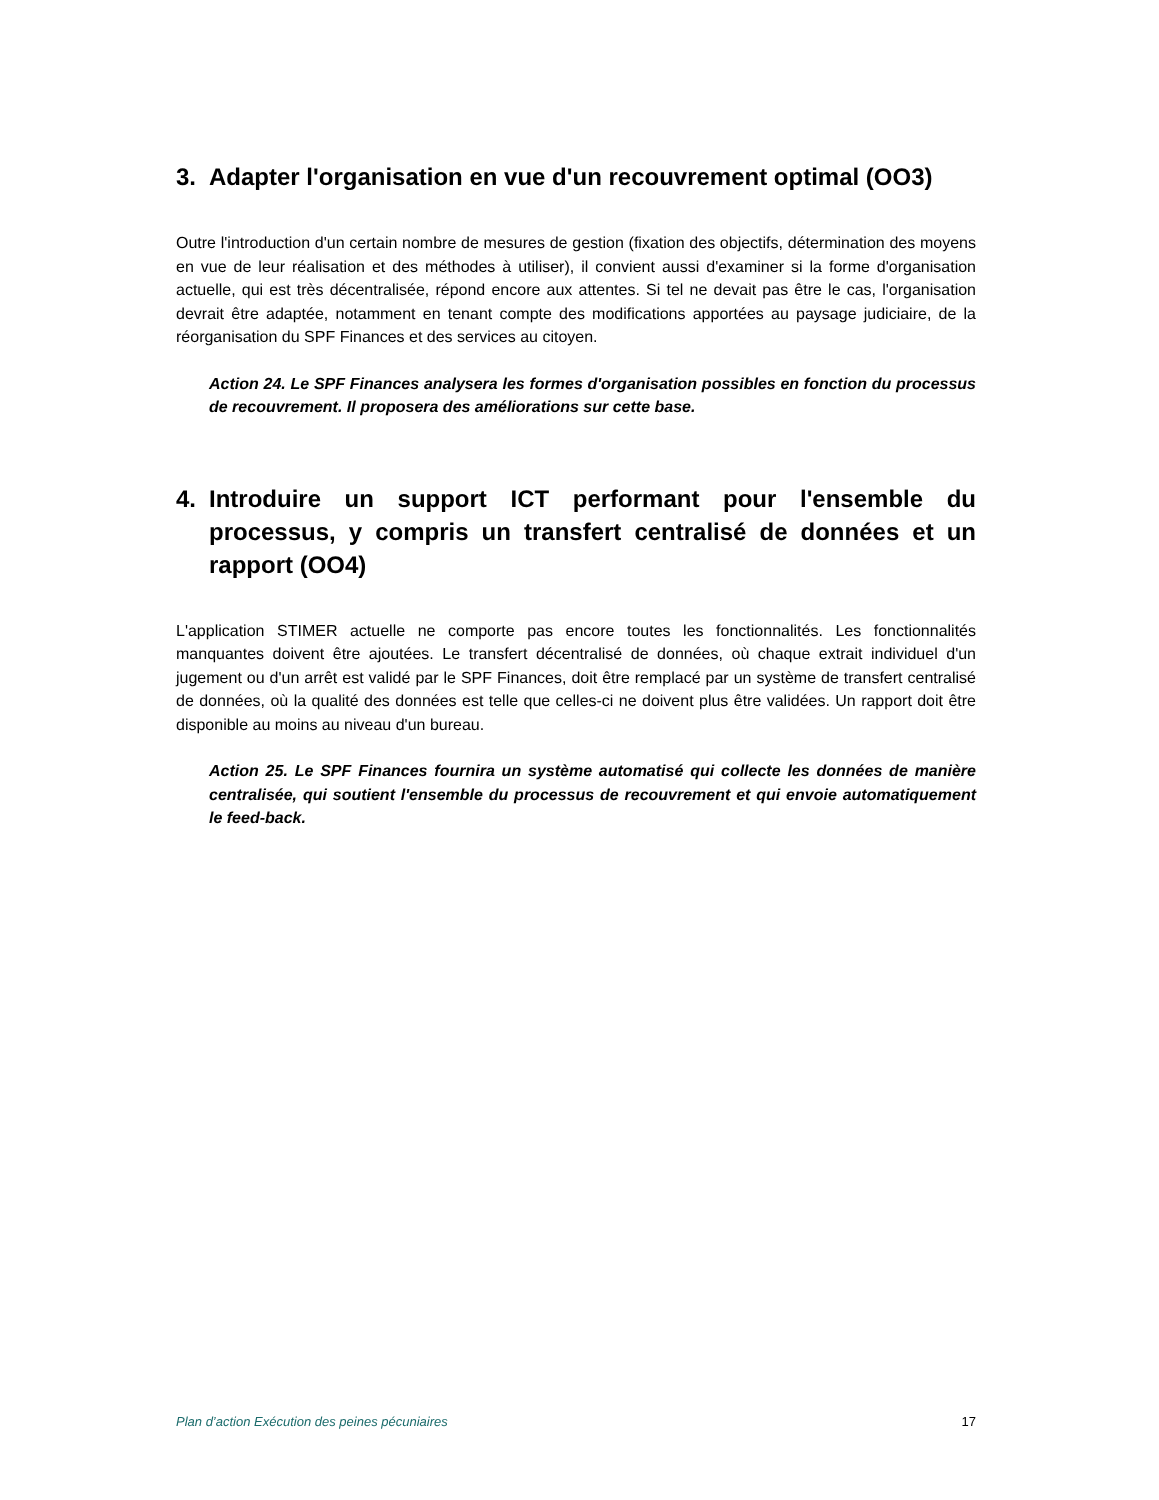3. Adapter l'organisation en vue d'un recouvrement optimal (OO3)
Outre l'introduction d'un certain nombre de mesures de gestion (fixation des objectifs, détermination des moyens en vue de leur réalisation et des méthodes à utiliser), il convient aussi d'examiner si la forme d'organisation actuelle, qui est très décentralisée, répond encore aux attentes. Si tel ne devait pas être le cas, l'organisation devrait être adaptée, notamment en tenant compte des modifications apportées au paysage judiciaire, de la réorganisation du SPF Finances et des services au citoyen.
Action 24. Le SPF Finances analysera les formes d'organisation possibles en fonction du processus de recouvrement. Il proposera des améliorations sur cette base.
4. Introduire un support ICT performant pour l'ensemble du processus, y compris un transfert centralisé de données et un rapport (OO4)
L'application STIMER actuelle ne comporte pas encore toutes les fonctionnalités. Les fonctionnalités manquantes doivent être ajoutées. Le transfert décentralisé de données, où chaque extrait individuel d'un jugement ou d'un arrêt est validé par le SPF Finances, doit être remplacé par un système de transfert centralisé de données, où la qualité des données est telle que celles-ci ne doivent plus être validées. Un rapport doit être disponible au moins au niveau d'un bureau.
Action 25. Le SPF Finances fournira un système automatisé qui collecte les données de manière centralisée, qui soutient l'ensemble du processus de recouvrement et qui envoie automatiquement le feed-back.
Plan d’action Exécution des peines pécuniaires 17